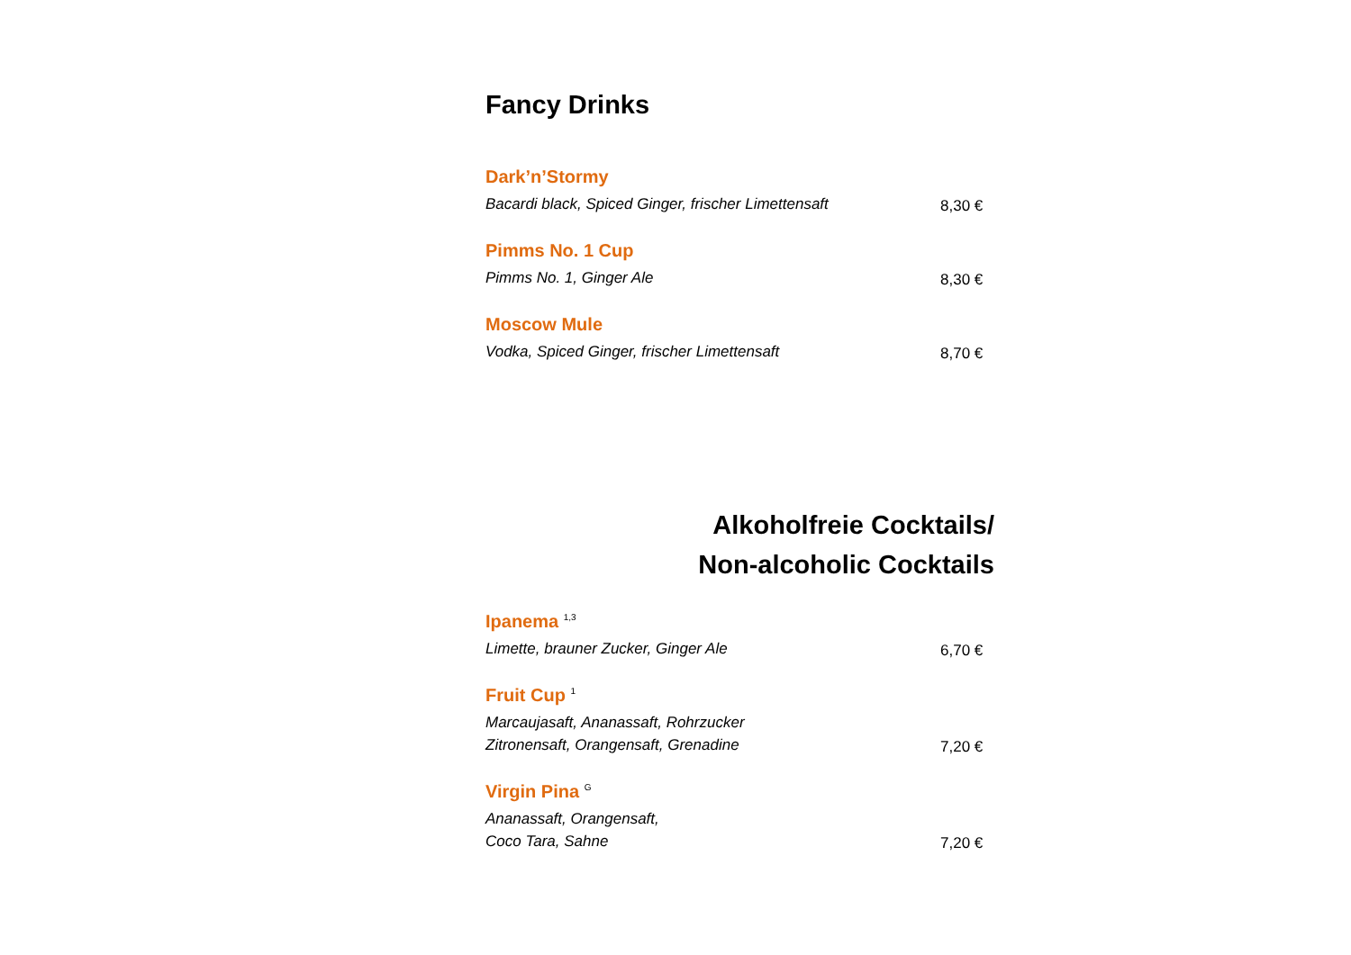Fancy Drinks
Dark’n’Stormy
Bacardi black, Spiced Ginger, frischer Limettensaft
8,30 €
Pimms No. 1 Cup
Pimms No. 1, Ginger Ale
8,30 €
Moscow Mule
Vodka, Spiced Ginger, frischer Limettensaft
8,70 €
Alkoholfreie Cocktails/
Non-alcoholic Cocktails
Ipanema <sup>1,3</sup>
Limette, brauner Zucker, Ginger Ale
6,70 €
Fruit Cup <sup>1</sup>
Marcaujasaft, Ananassaft, Rohrzucker
Zitronensaft, Orangensaft, Grenadine
7,20 €
Virgin Pina <sup>G</sup>
Ananassaft, Orangensaft,
Coco Tara, Sahne
7,20 €